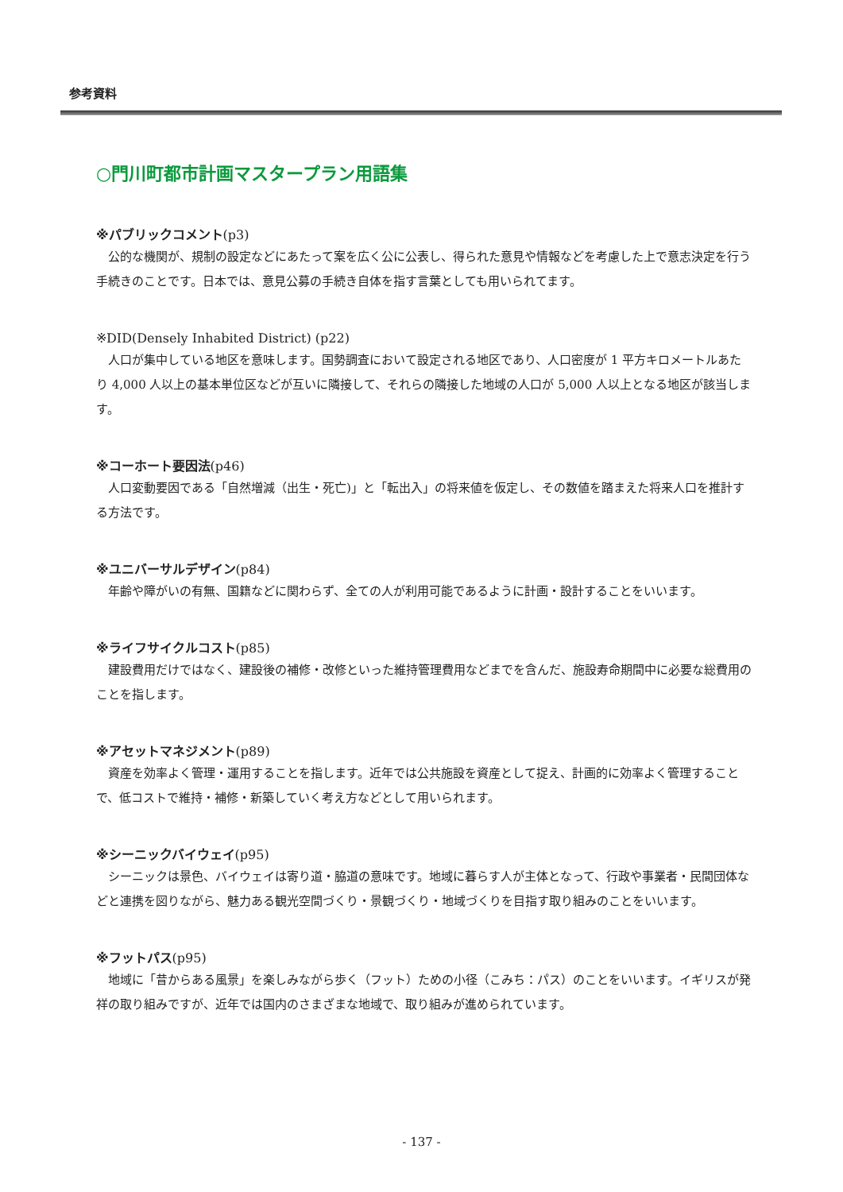参考資料
○門川町都市計画マスタープラン用語集
※パブリックコメント(p3)
公的な機関が、規制の設定などにあたって案を広く公に公表し、得られた意見や情報などを考慮した上で意志決定を行う手続きのことです。日本では、意見公募の手続き自体を指す言葉としても用いられてます。
※DID(Densely Inhabited District) (p22)
人口が集中している地区を意味します。国勢調査において設定される地区であり、人口密度が 1 平方キロメートルあたり 4,000 人以上の基本単位区などが互いに隣接して、それらの隣接した地域の人口が 5,000 人以上となる地区が該当します。
※コーホート要因法(p46)
人口変動要因である「自然増減（出生・死亡)」と「転出入」の将来値を仮定し、その数値を踏まえた将来人口を推計する方法です。
※ユニバーサルデザイン(p84)
年齢や障がいの有無、国籍などに関わらず、全ての人が利用可能であるように計画・設計することをいいます。
※ライフサイクルコスト(p85)
建設費用だけではなく、建設後の補修・改修といった維持管理費用などまでを含んだ、施設寿命期間中に必要な総費用のことを指します。
※アセットマネジメント(p89)
資産を効率よく管理・運用することを指します。近年では公共施設を資産として捉え、計画的に効率よく管理することで、低コストで維持・補修・新築していく考え方などとして用いられます。
※シーニックバイウェイ(p95)
シーニックは景色、バイウェイは寄り道・脇道の意味です。地域に暮らす人が主体となって、行政や事業者・民間団体などと連携を図りながら、魅力ある観光空間づくり・景観づくり・地域づくりを目指す取り組みのことをいいます。
※フットパス(p95)
地域に「昔からある風景」を楽しみながら歩く（フット）ための小径（こみち：パス）のことをいいます。イギリスが発祥の取り組みですが、近年では国内のさまざまな地域で、取り組みが進められています。
- 137 -